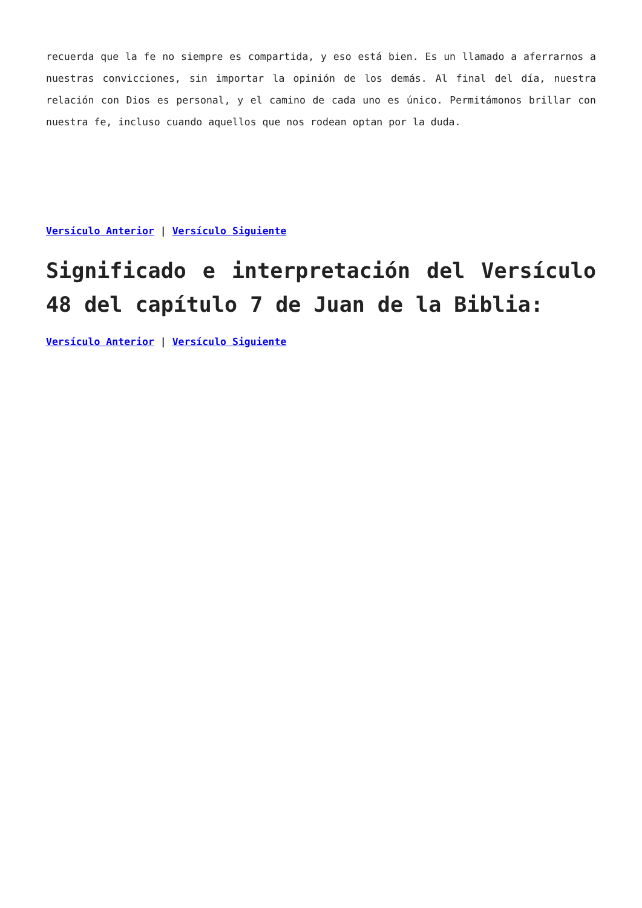recuerda que la fe no siempre es compartida, y eso está bien. Es un llamado a aferrarnos a nuestras convicciones, sin importar la opinión de los demás. Al final del día, nuestra relación con Dios es personal, y el camino de cada uno es único. Permitámonos brillar con nuestra fe, incluso cuando aquellos que nos rodean optan por la duda.
Versículo Anterior | Versículo Siguiente
Significado e interpretación del Versículo 48 del capítulo 7 de Juan de la Biblia:
Versículo Anterior | Versículo Siguiente